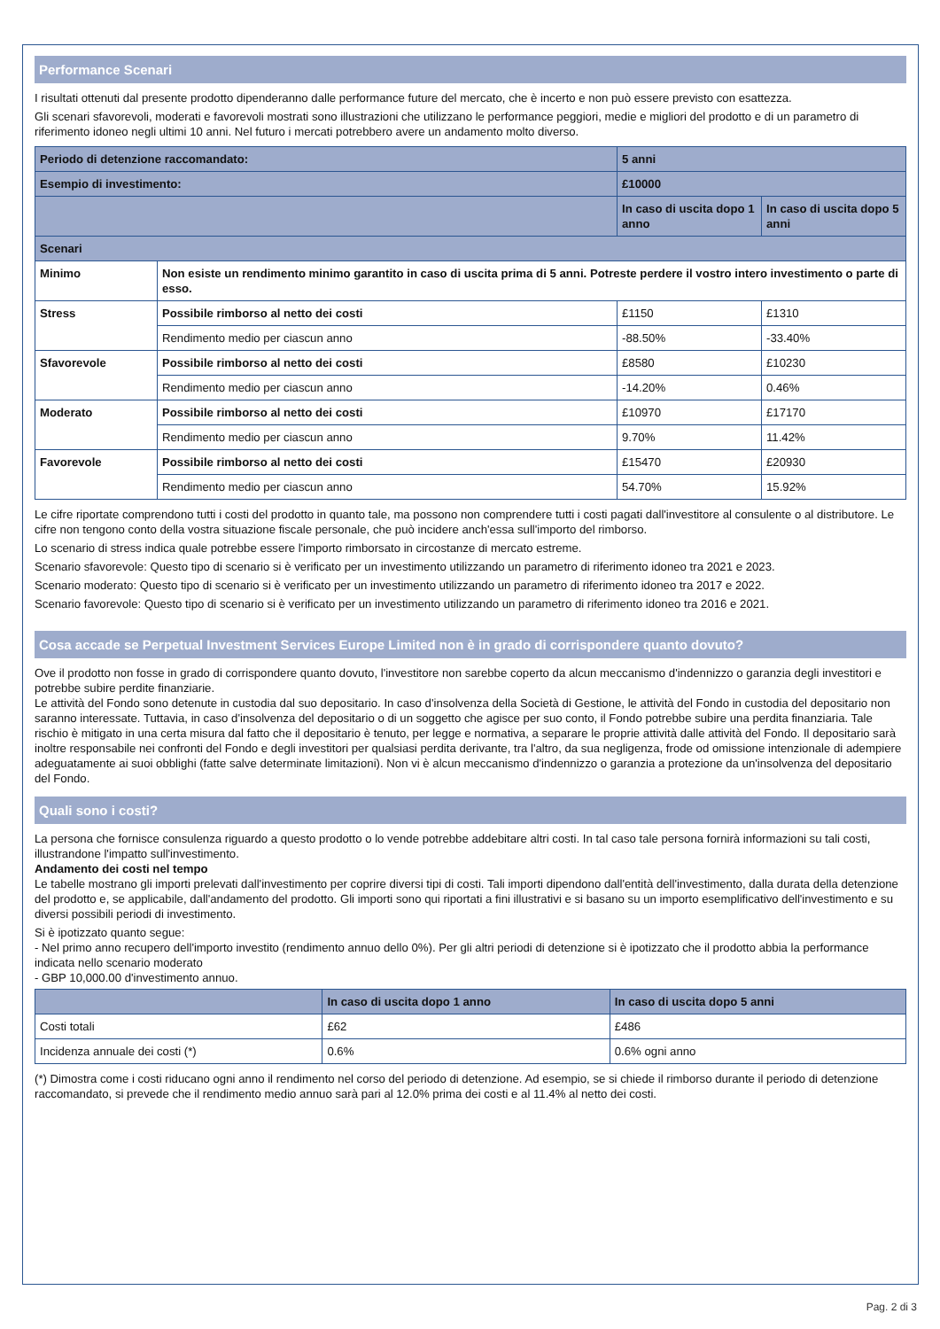Performance Scenari
I risultati ottenuti dal presente prodotto dipenderanno dalle performance future del mercato, che è incerto e non può essere previsto con esattezza.
Gli scenari sfavorevoli, moderati e favorevoli mostrati sono illustrazioni che utilizzano le performance peggiori, medie e migliori del prodotto e di un parametro di riferimento idoneo negli ultimi 10 anni. Nel futuro i mercati potrebbero avere un andamento molto diverso.
| Periodo di detenzione raccomandato: | | 5 anni | |
| Esempio di investimento: | | £10000 | |
| | | In caso di uscita dopo 1 anno | In caso di uscita dopo 5 anni |
| Scenari | | | |
| Minimo | Non esiste un rendimento minimo garantito in caso di uscita prima di 5 anni. Potreste perdere il vostro intero investimento o parte di esso. | | |
| Stress | Possibile rimborso al netto dei costi | £1150 | £1310 |
| | Rendimento medio per ciascun anno | -88.50% | -33.40% |
| Sfavorevole | Possibile rimborso al netto dei costi | £8580 | £10230 |
| | Rendimento medio per ciascun anno | -14.20% | 0.46% |
| Moderato | Possibile rimborso al netto dei costi | £10970 | £17170 |
| | Rendimento medio per ciascun anno | 9.70% | 11.42% |
| Favorevole | Possibile rimborso al netto dei costi | £15470 | £20930 |
| | Rendimento medio per ciascun anno | 54.70% | 15.92% |
Le cifre riportate comprendono tutti i costi del prodotto in quanto tale, ma possono non comprendere tutti i costi pagati dall'investitore al consulente o al distributore. Le cifre non tengono conto della vostra situazione fiscale personale, che può incidere anch'essa sull'importo del rimborso.
Lo scenario di stress indica quale potrebbe essere l'importo rimborsato in circostanze di mercato estreme.
Scenario sfavorevole: Questo tipo di scenario si è verificato per un investimento utilizzando un parametro di riferimento idoneo tra 2021 e 2023.
Scenario moderato: Questo tipo di scenario si è verificato per un investimento utilizzando un parametro di riferimento idoneo tra 2017 e 2022.
Scenario favorevole: Questo tipo di scenario si è verificato per un investimento utilizzando un parametro di riferimento idoneo tra 2016 e 2021.
Cosa accade se Perpetual Investment Services Europe Limited non è in grado di corrispondere quanto dovuto?
Ove il prodotto non fosse in grado di corrispondere quanto dovuto, l'investitore non sarebbe coperto da alcun meccanismo d'indennizzo o garanzia degli investitori e potrebbe subire perdite finanziarie.
Le attività del Fondo sono detenute in custodia dal suo depositario. In caso d'insolvenza della Società di Gestione, le attività del Fondo in custodia del depositario non saranno interessate. Tuttavia, in caso d'insolvenza del depositario o di un soggetto che agisce per suo conto, il Fondo potrebbe subire una perdita finanziaria. Tale rischio è mitigato in una certa misura dal fatto che il depositario è tenuto, per legge e normativa, a separare le proprie attività dalle attività del Fondo. Il depositario sarà inoltre responsabile nei confronti del Fondo e degli investitori per qualsiasi perdita derivante, tra l'altro, da sua negligenza, frode od omissione intenzionale di adempiere adeguatamente ai suoi obblighi (fatte salve determinate limitazioni). Non vi è alcun meccanismo d'indennizzo o garanzia a protezione da un'insolvenza del depositario del Fondo.
Quali sono i costi?
La persona che fornisce consulenza riguardo a questo prodotto o lo vende potrebbe addebitare altri costi. In tal caso tale persona fornirà informazioni su tali costi, illustrandone l'impatto sull'investimento.
Andamento dei costi nel tempo
Le tabelle mostrano gli importi prelevati dall'investimento per coprire diversi tipi di costi. Tali importi dipendono dall'entità dell'investimento, dalla durata della detenzione del prodotto e, se applicabile, dall'andamento del prodotto. Gli importi sono qui riportati a fini illustrativi e si basano su un importo esemplificativo dell'investimento e su diversi possibili periodi di investimento.
Si è ipotizzato quanto segue:
- Nel primo anno recupero dell'importo investito (rendimento annuo dello 0%). Per gli altri periodi di detenzione si è ipotizzato che il prodotto abbia la performance indicata nello scenario moderato
- GBP 10,000.00 d'investimento annuo.
| | In caso di uscita dopo 1 anno | In caso di uscita dopo 5 anni |
| --- | --- | --- |
| Costi totali | £62 | £486 |
| Incidenza annuale dei costi (*) | 0.6% | 0.6% ogni anno |
(*) Dimostra come i costi riducano ogni anno il rendimento nel corso del periodo di detenzione. Ad esempio, se si chiede il rimborso durante il periodo di detenzione raccomandato, si prevede che il rendimento medio annuo sarà pari al 12.0% prima dei costi e al 11.4% al netto dei costi.
Pag. 2 di 3